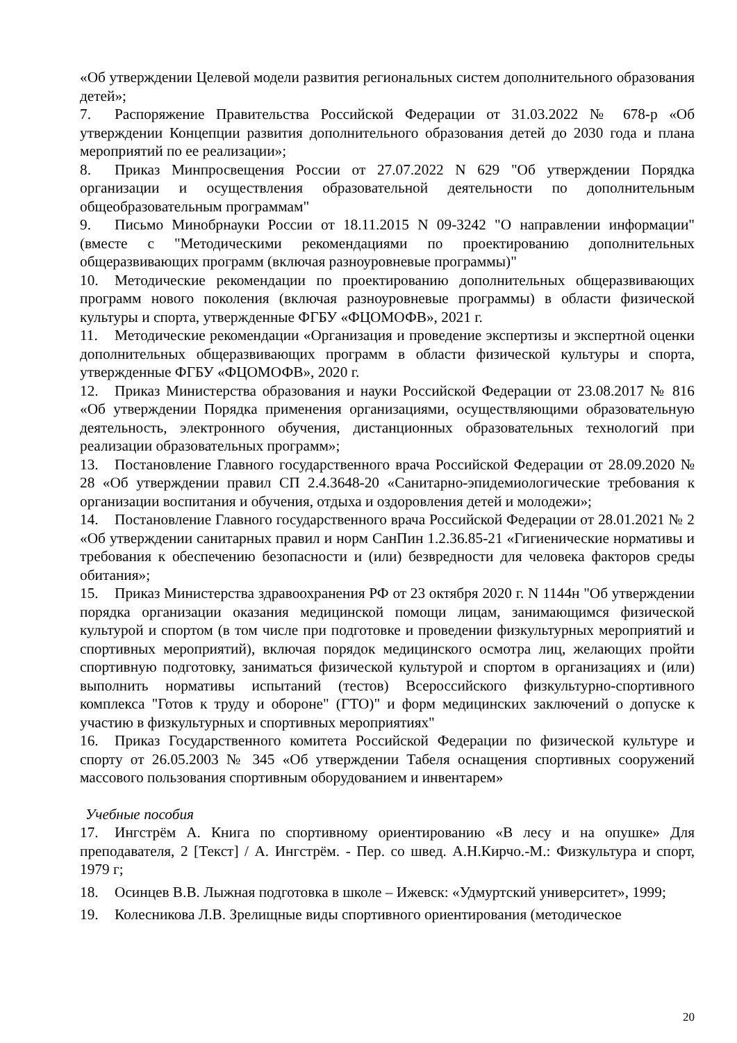«Об утверждении Целевой модели развития региональных систем дополнительного образования детей»;
7. Распоряжение Правительства Российской Федерации от 31.03.2022 № 678-р «Об утверждении Концепции развития дополнительного образования детей до 2030 года и плана мероприятий по ее реализации»;
8. Приказ Минпросвещения России от 27.07.2022 N 629 "Об утверждении Порядка организации и осуществления образовательной деятельности по дополнительным общеобразовательным программам"
9. Письмо Минобрнауки России от 18.11.2015 N 09-3242 "О направлении информации" (вместе с "Методическими рекомендациями по проектированию дополнительных общеразвивающих программ (включая разноуровневые программы)"
10. Методические рекомендации по проектированию дополнительных общеразвивающих программ нового поколения (включая разноуровневые программы) в области физической культуры и спорта, утвержденные ФГБУ «ФЦОМОФВ», 2021 г.
11. Методические рекомендации «Организация и проведение экспертизы и экспертной оценки дополнительных общеразвивающих программ в области физической культуры и спорта, утвержденные ФГБУ «ФЦОМОФВ», 2020 г.
12. Приказ Министерства образования и науки Российской Федерации от 23.08.2017 № 816 «Об утверждении Порядка применения организациями, осуществляющими образовательную деятельность, электронного обучения, дистанционных образовательных технологий при реализации образовательных программ»;
13. Постановление Главного государственного врача Российской Федерации от 28.09.2020 № 28 «Об утверждении правил СП 2.4.3648-20 «Санитарно-эпидемиологические требования к организации воспитания и обучения, отдыха и оздоровления детей и молодежи»;
14. Постановление Главного государственного врача Российской Федерации от 28.01.2021 № 2 «Об утверждении санитарных правил и норм СанПин 1.2.36.85-21 «Гигиенические нормативы и требования к обеспечению безопасности и (или) безвредности для человека факторов среды обитания»;
15. Приказ Министерства здравоохранения РФ от 23 октября 2020 г. N 1144н "Об утверждении порядка организации оказания медицинской помощи лицам, занимающимся физической культурой и спортом (в том числе при подготовке и проведении физкультурных мероприятий и спортивных мероприятий), включая порядок медицинского осмотра лиц, желающих пройти спортивную подготовку, заниматься физической культурой и спортом в организациях и (или) выполнить нормативы испытаний (тестов) Всероссийского физкультурно-спортивного комплекса "Готов к труду и обороне" (ГТО)" и форм медицинских заключений о допуске к участию в физкультурных и спортивных мероприятиях"
16. Приказ Государственного комитета Российской Федерации по физической культуре и спорту от 26.05.2003 № 345 «Об утверждении Табеля оснащения спортивных сооружений массового пользования спортивным оборудованием и инвентарем»
Учебные пособия
17. Ингстрём А. Книга по спортивному ориентированию «В лесу и на опушке» Для преподавателя, 2 [Текст] / А. Ингстрём. - Пер. со швед. А.Н.Кирчо.-М.: Физкультура и спорт, 1979 г;
18. Осинцев В.В. Лыжная подготовка в школе – Ижевск: «Удмуртский университет», 1999;
19. Колесникова Л.В. Зрелищные виды спортивного ориентирования (методическое
20